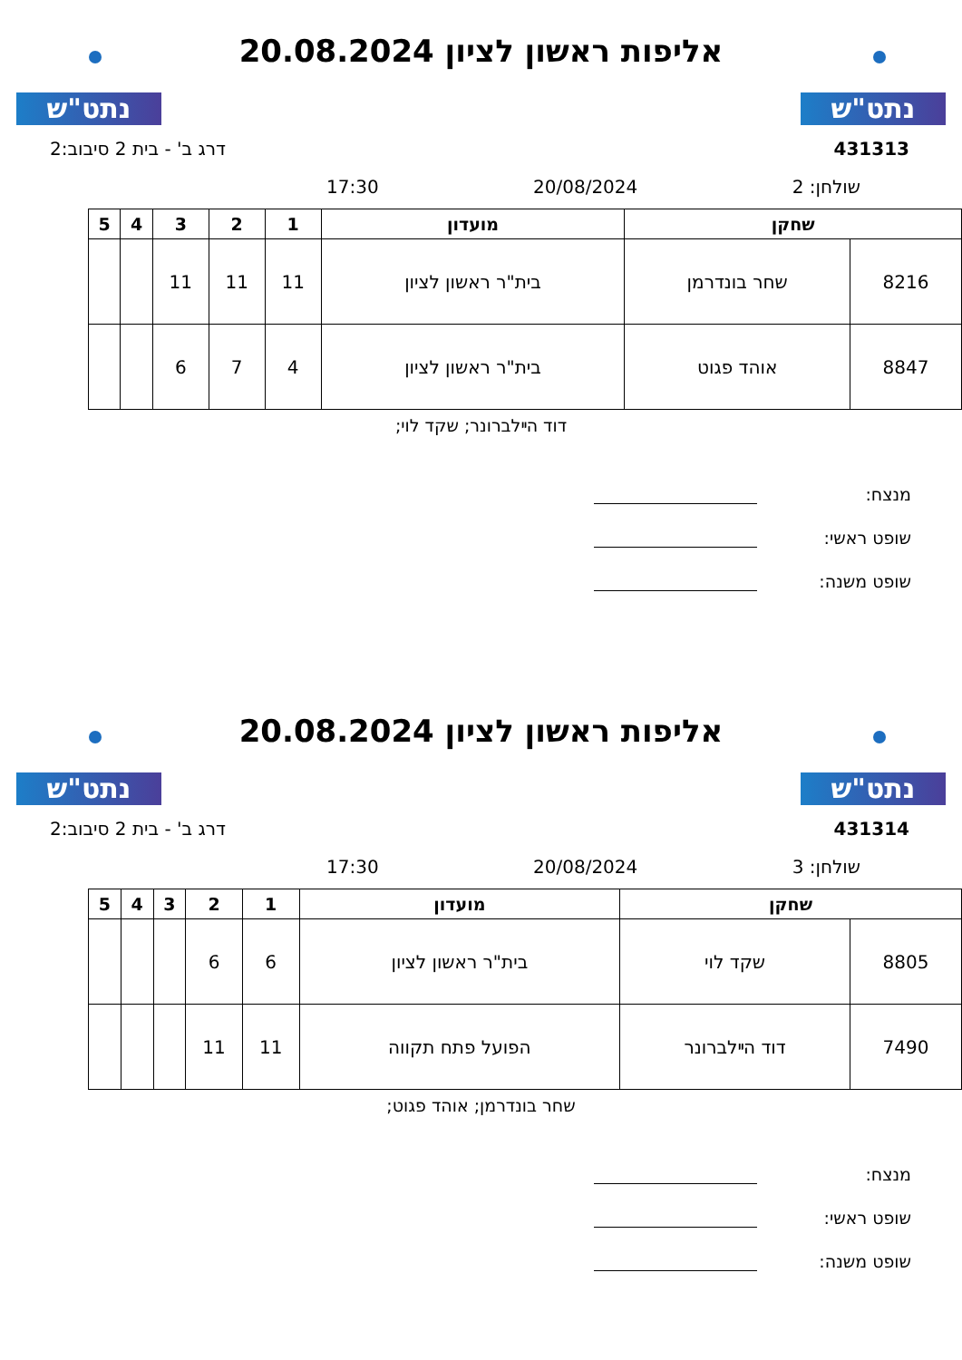נתט"ש
אליפות ראשון לציון 20.08.2024
נתט"ש
431313 דרג ב' - בית 2 סיבוב:2
שולחן: 2 20/08/2024 17:30
| שחקן | | מועדון | 1 | 2 | 3 | 4 | 5 |
| --- | --- | --- | --- | --- | --- | --- | --- |
| 8216 | שחר בונדרמן | בית"ר ראשון לציון | 11 | 11 | 11 | | |
| 8847 | אוהד פגוט | בית"ר ראשון לציון | 4 | 7 | 6 | | |
דוד הײלברונר; שקד לוי;
מנצח:
שופט ראשי:
שופט משנה:
נתט"ש
אליפות ראשון לציון 20.08.2024
נתט"ש
431314 דרג ב' - בית 2 סיבוב:2
שולחן: 3 20/08/2024 17:30
| שחקן | | מועדון | 1 | 2 | 3 | 4 | 5 |
| --- | --- | --- | --- | --- | --- | --- | --- |
| 8805 | שקד לוי | בית"ר ראשון לציון | 6 | 6 | | | |
| 7490 | דוד הײלברונר | הפועל פתח תקווה | 11 | 11 | | | |
שחר בונדרמן; אוהד פגוט;
מנצח:
שופט ראשי:
שופט משנה: